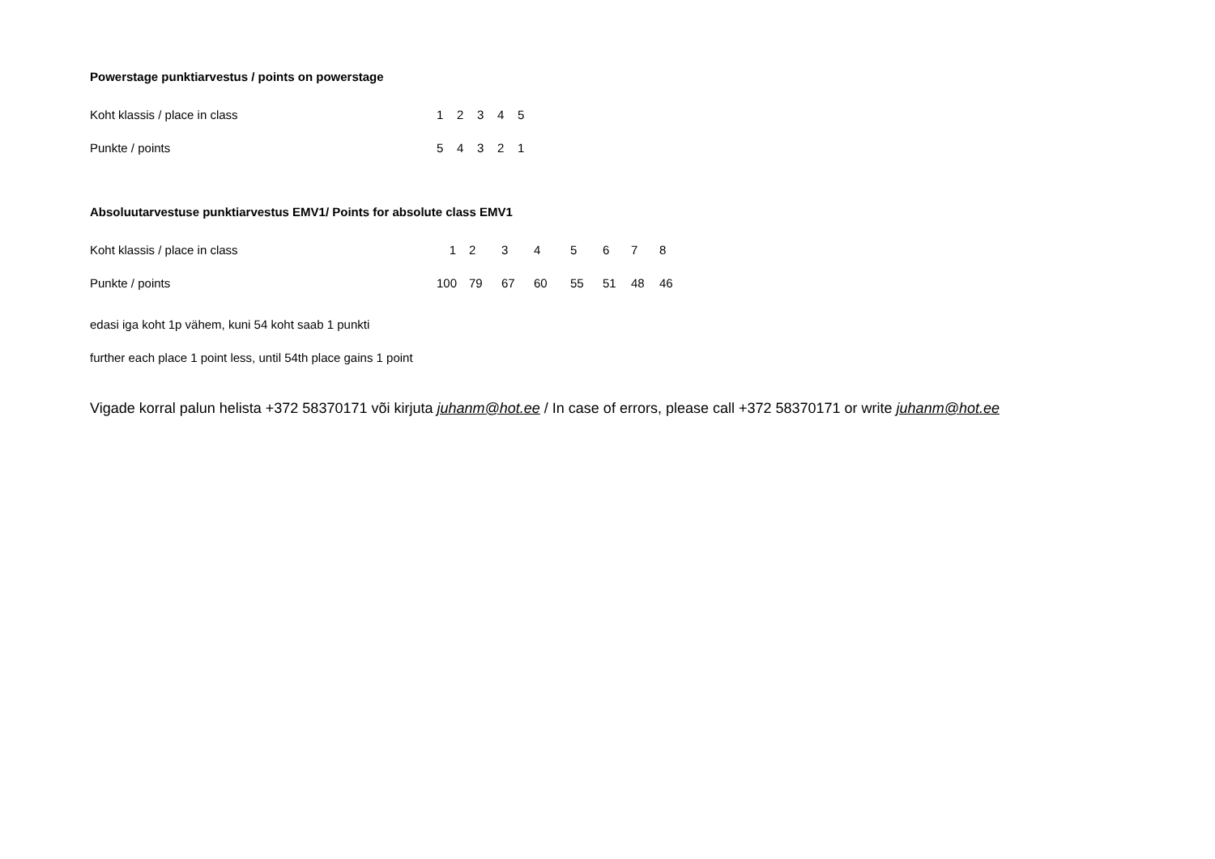Powerstage punktiarvestus / points on powerstage
| Koht klassis / place in class | 1 | 2 | 3 | 4 | 5 |
| Punkte / points | 5 | 4 | 3 | 2 | 1 |
Absoluutarvestuse punktiarvestus EMV1/ Points for absolute class EMV1
| Koht klassis / place in class | 1 | 2 | 3 | 4 | 5 | 6 | 7 | 8 |
| Punkte / points | 100 | 79 | 67 | 60 | 55 | 51 | 48 | 46 |
edasi iga koht 1p vähem, kuni 54 koht saab 1 punkti
further each place 1 point less, until 54th place gains 1 point
Vigade korral palun helista +372 58370171 või kirjuta juhanm@hot.ee / In case of errors, please call +372 58370171 or write juhanm@hot.ee